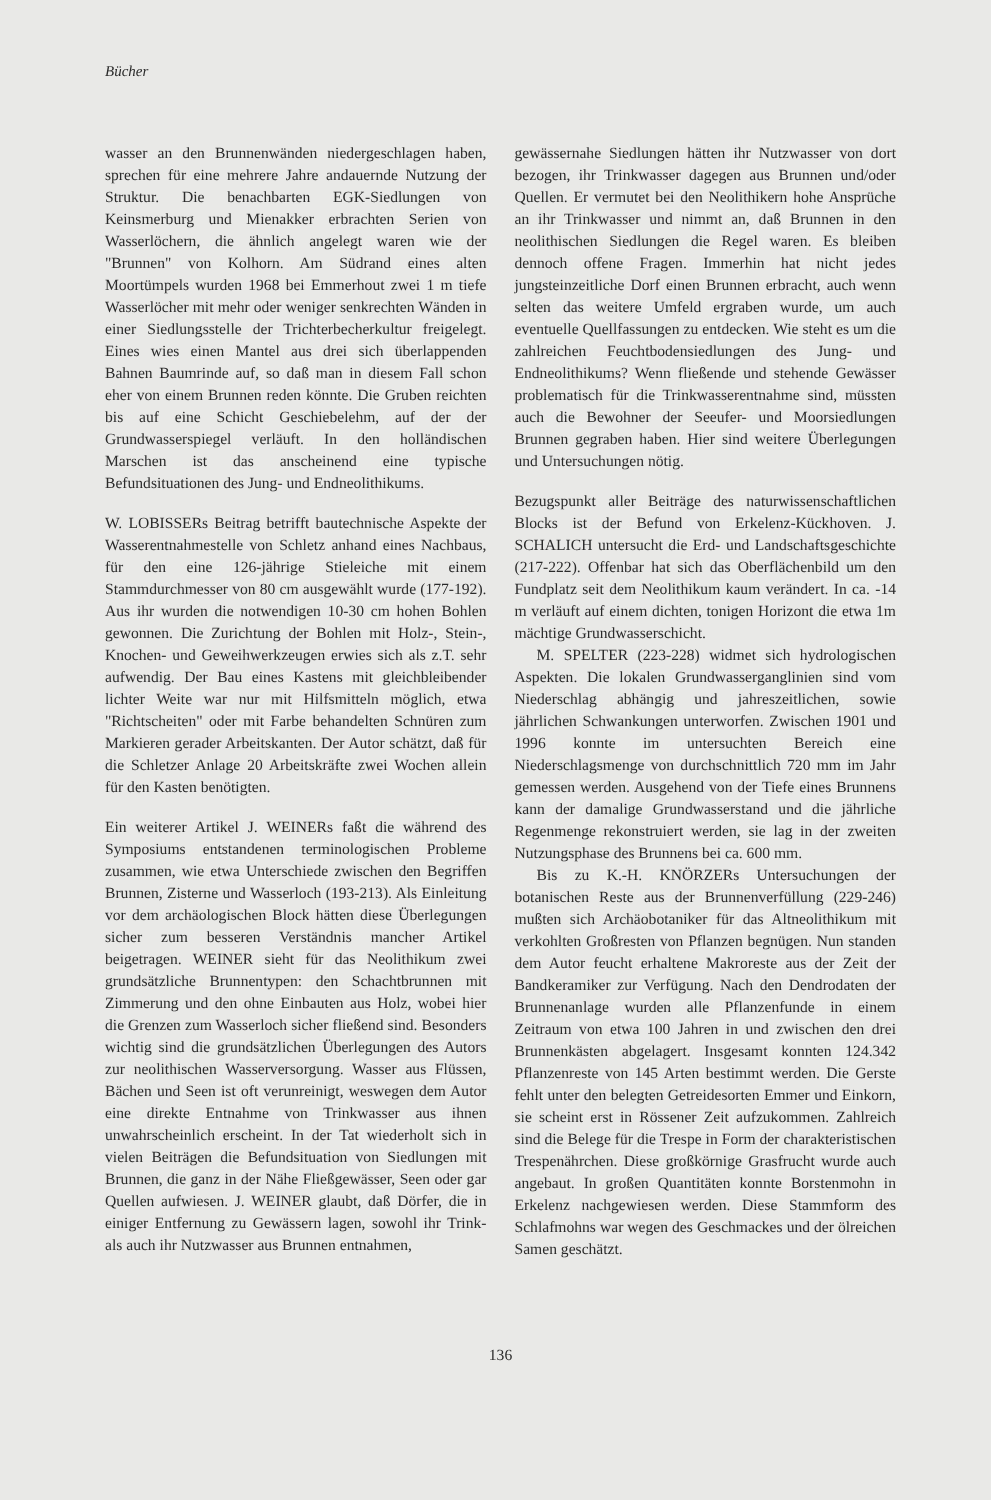Bücher
wasser an den Brunnenwänden niedergeschlagen haben, sprechen für eine mehrere Jahre andauernde Nutzung der Struktur. Die benachbarten EGK-Siedlungen von Keinsmerburg und Mienakker erbrachten Serien von Wasserlöchern, die ähnlich angelegt waren wie der "Brunnen" von Kolhorn. Am Südrand eines alten Moortümpels wurden 1968 bei Emmerhout zwei 1 m tiefe Wasserlöcher mit mehr oder weniger senkrechten Wänden in einer Siedlungsstelle der Trichterbecherkultur freigelegt. Eines wies einen Mantel aus drei sich überlappenden Bahnen Baumrinde auf, so daß man in diesem Fall schon eher von einem Brunnen reden könnte. Die Gruben reichten bis auf eine Schicht Geschiebelehm, auf der der Grundwasserspiegel verläuft. In den holländischen Marschen ist das anscheinend eine typische Befundsituationen des Jung- und Endneolithikums.
W. LOBISSERs Beitrag betrifft bautechnische Aspekte der Wasserentnahmestelle von Schletz anhand eines Nachbaus, für den eine 126-jährige Stieleiche mit einem Stammdurchmesser von 80 cm ausgewählt wurde (177-192). Aus ihr wurden die notwendigen 10-30 cm hohen Bohlen gewonnen. Die Zurichtung der Bohlen mit Holz-, Stein-, Knochen- und Geweihwerkzeugen erwies sich als z.T. sehr aufwendig. Der Bau eines Kastens mit gleichbleibender lichter Weite war nur mit Hilfsmitteln möglich, etwa "Richtscheiten" oder mit Farbe behandelten Schnüren zum Markieren gerader Arbeitskanten. Der Autor schätzt, daß für die Schletzer Anlage 20 Arbeitskräfte zwei Wochen allein für den Kasten benötigten.
Ein weiterer Artikel J. WEINERs faßt die während des Symposiums entstandenen terminologischen Probleme zusammen, wie etwa Unterschiede zwischen den Begriffen Brunnen, Zisterne und Wasserloch (193-213). Als Einleitung vor dem archäologischen Block hätten diese Überlegungen sicher zum besseren Verständnis mancher Artikel beigetragen. WEINER sieht für das Neolithikum zwei grundsätzliche Brunnentypen: den Schachtbrunnen mit Zimmerung und den ohne Einbauten aus Holz, wobei hier die Grenzen zum Wasserloch sicher fließend sind. Besonders wichtig sind die grundsätzlichen Überlegungen des Autors zur neolithischen Wasserversorgung. Wasser aus Flüssen, Bächen und Seen ist oft verunreinigt, weswegen dem Autor eine direkte Entnahme von Trinkwasser aus ihnen unwahrscheinlich erscheint. In der Tat wiederholt sich in vielen Beiträgen die Befundsituation von Siedlungen mit Brunnen, die ganz in der Nähe Fließgewässer, Seen oder gar Quellen aufwiesen. J. WEINER glaubt, daß Dörfer, die in einiger Entfernung zu Gewässern lagen, sowohl ihr Trink- als auch ihr Nutzwasser aus Brunnen entnahmen,
gewässernahe Siedlungen hätten ihr Nutzwasser von dort bezogen, ihr Trinkwasser dagegen aus Brunnen und/oder Quellen. Er vermutet bei den Neolithikern hohe Ansprüche an ihr Trinkwasser und nimmt an, daß Brunnen in den neolithischen Siedlungen die Regel waren. Es bleiben dennoch offene Fragen. Immerhin hat nicht jedes jungsteinzeitliche Dorf einen Brunnen erbracht, auch wenn selten das weitere Umfeld ergraben wurde, um auch eventuelle Quellfassungen zu entdecken. Wie steht es um die zahlreichen Feuchtbodensiedlungen des Jung- und Endneolithikums? Wenn fließende und stehende Gewässer problematisch für die Trinkwasserentnahme sind, müssten auch die Bewohner der Seeufer- und Moorsiedlungen Brunnen gegraben haben. Hier sind weitere Überlegungen und Untersuchungen nötig.
Bezugspunkt aller Beiträge des naturwissenschaftlichen Blocks ist der Befund von Erkelenz-Kückhoven. J. SCHALICH untersucht die Erd- und Landschaftsgeschichte (217-222). Offenbar hat sich das Oberflächenbild um den Fundplatz seit dem Neolithikum kaum verändert. In ca. -14 m verläuft auf einem dichten, tonigen Horizont die etwa 1m mächtige Grundwasserschicht.
M. SPELTER (223-228) widmet sich hydrologischen Aspekten. Die lokalen Grundwasserganglinien sind vom Niederschlag abhängig und jahreszeitlichen, sowie jährlichen Schwankungen unterworfen. Zwischen 1901 und 1996 konnte im untersuchten Bereich eine Niederschlagsmenge von durchschnittlich 720 mm im Jahr gemessen werden. Ausgehend von der Tiefe eines Brunnens kann der damalige Grundwasserstand und die jährliche Regenmenge rekonstruiert werden, sie lag in der zweiten Nutzungsphase des Brunnens bei ca. 600 mm.
Bis zu K.-H. KNÖRZERs Untersuchungen der botanischen Reste aus der Brunnenverfüllung (229-246) mußten sich Archäobotaniker für das Altneolithikum mit verkohlten Großresten von Pflanzen begnügen. Nun standen dem Autor feucht erhaltene Makroreste aus der Zeit der Bandkeramiker zur Verfügung. Nach den Dendrodaten der Brunnenanlage wurden alle Pflanzenfunde in einem Zeitraum von etwa 100 Jahren in und zwischen den drei Brunnenkästen abgelagert. Insgesamt konnten 124.342 Pflanzenreste von 145 Arten bestimmt werden. Die Gerste fehlt unter den belegten Getreidesorten Emmer und Einkorn, sie scheint erst in Rössener Zeit aufzukommen. Zahlreich sind die Belege für die Trespe in Form der charakteristischen Trespenährchen. Diese großkörnige Grasfrucht wurde auch angebaut. In großen Quantitäten konnte Borstenmohn in Erkelenz nachgewiesen werden. Diese Stammform des Schlafmohns war wegen des Geschmackes und der ölreichen Samen geschätzt.
136